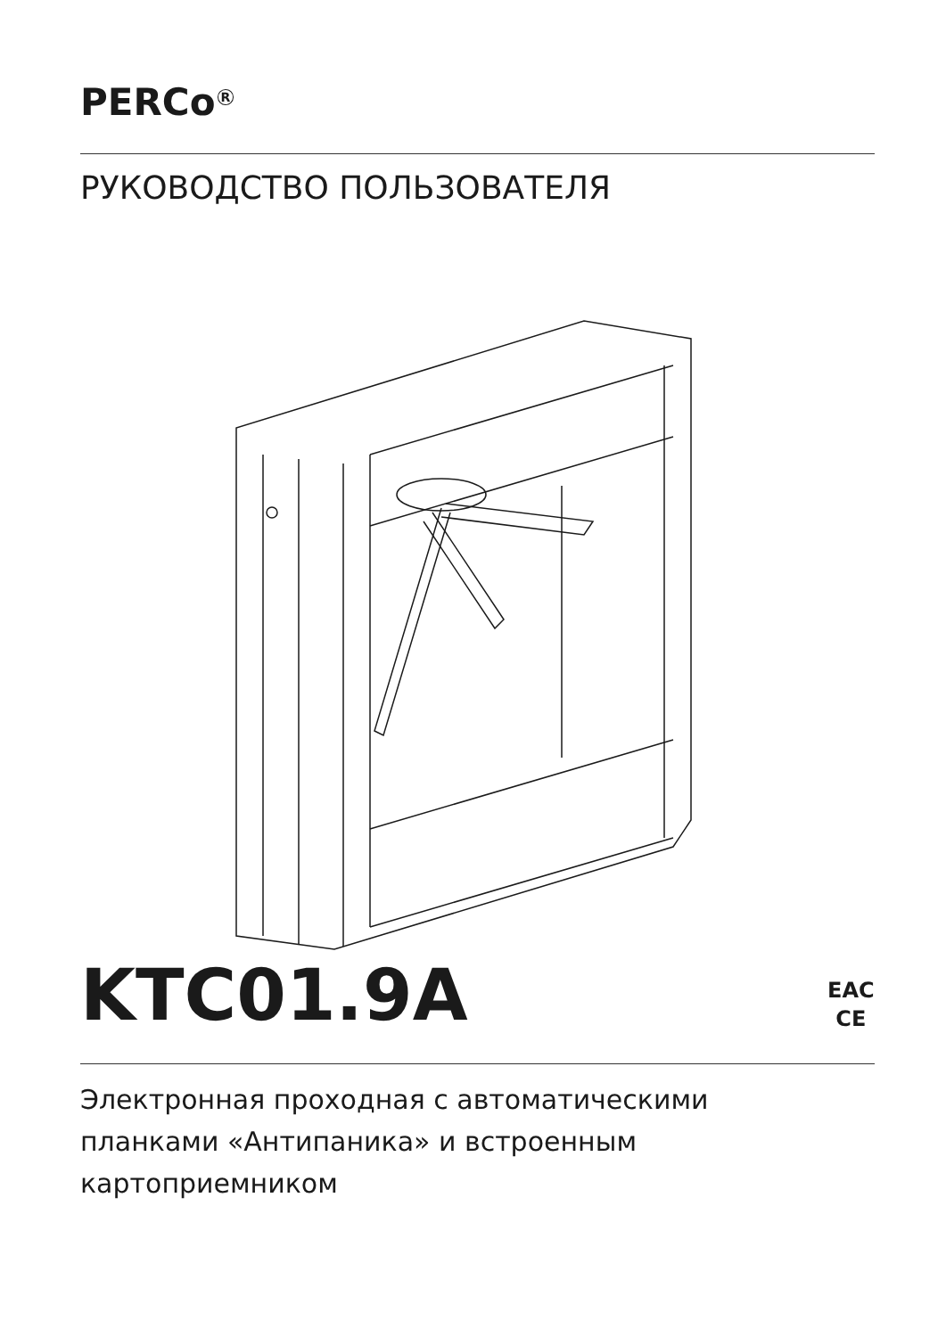PERCo<sup>R</sup>
РУКОВОДСТВО ПОЛЬЗОВАТЕЛЯ
KTC01.9A
EAC
CE
Электронная проходная с автоматическими
планками «Антипаника» и встроенным
картоприемником